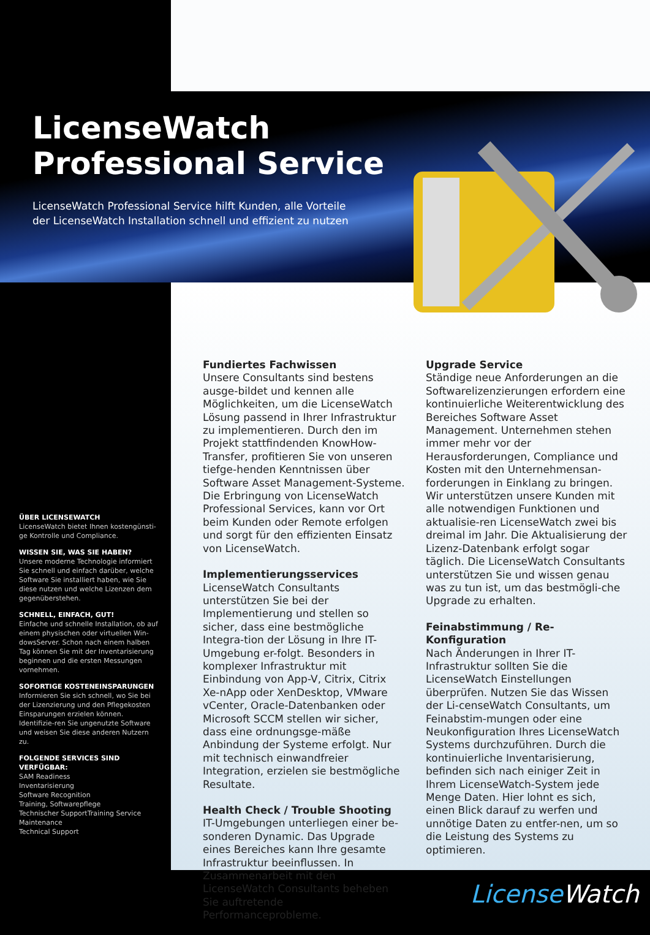LicenseWatch
Professional Service
LicenseWatch Professional Service hilft Kunden, alle Vorteile
der LicenseWatch Installation schnell und effizient zu nutzen
ÜBER LICENSEWATCH
LicenseWatch bietet Ihnen kostengünsti-ge Kontrolle und Compliance.
WISSEN SIE, WAS SIE HABEN?
Unsere moderne Technologie informiert Sie schnell und einfach darüber, welche Software Sie installiert haben, wie Sie diese nutzen und welche Lizenzen dem gegenüberstehen.
SCHNELL, EINFACH, GUT!
Einfache und schnelle Installation, ob auf einem physischen oder virtuellen Win-dowsServer. Schon nach einem halben Tag können Sie mit der Inventarisierung beginnen und die ersten Messungen vornehmen.
SOFORTIGE KOSTENEINSPARUNGEN
Informieren Sie sich schnell, wo Sie bei der Lizenzierung und den Pflegekosten Einsparungen erzielen können. Identifizie-ren Sie ungenutzte Software und weisen Sie diese anderen Nutzern zu.
FOLGENDE SERVICES SIND VERFÜGBAR:
SAM Readiness
Inventarisierung
Software Recognition
Training, Softwarepflege
Technischer SupportTraining Service
Maintenance
Technical Support
Fundiertes Fachwissen
Unsere Consultants sind bestens ausge-bildet und kennen alle Möglichkeiten, um die LicenseWatch Lösung passend in Ihrer Infrastruktur zu implementieren. Durch den im Projekt stattfindenden KnowHow-Transfer, profitieren Sie von unseren tiefge-henden Kenntnissen über Software Asset Management-Systeme. Die Erbringung von LicenseWatch Professional Services, kann vor Ort beim Kunden oder Remote erfolgen und sorgt für den effizienten Einsatz von LicenseWatch.
Implementierungsservices
LicenseWatch Consultants unterstützen Sie bei der Implementierung und stellen so sicher, dass eine bestmögliche Integra-tion der Lösung in Ihre IT-Umgebung er-folgt. Besonders in komplexer Infrastruktur mit Einbindung von App-V, Citrix, Citrix Xe-nApp oder XenDesktop, VMware vCenter, Oracle-Datenbanken oder Microsoft SCCM stellen wir sicher, dass eine ordnungsge-mäße Anbindung der Systeme erfolgt. Nur mit technisch einwandfreier Integration, erzielen sie bestmögliche Resultate.
Health Check / Trouble Shooting
IT-Umgebungen unterliegen einer be-sonderen Dynamic. Das Upgrade eines Bereiches kann Ihre gesamte Infrastruktur beeinflussen. In Zusammenarbeit mit den LicenseWatch Consultants beheben Sie auftretende Performanceprobleme.
Upgrade Service
Ständige neue Anforderungen an die Softwarelizenzierungen erfordern eine kontinuierliche Weiterentwicklung des Bereiches Software Asset Management. Unternehmen stehen immer mehr vor der Herausforderungen, Compliance und Kosten mit den Unternehmensan-forderungen in Einklang zu bringen. Wir unterstützen unsere Kunden mit alle notwendigen Funktionen und aktualisie-ren LicenseWatch zwei bis dreimal im Jahr. Die Aktualisierung der Lizenz-Datenbank erfolgt sogar täglich. Die LicenseWatch Consultants unterstützen Sie und wissen genau was zu tun ist, um das bestmögli-che Upgrade zu erhalten.
Feinabstimmung / Re-Konfiguration
Nach Änderungen in Ihrer IT-Infrastruktur sollten Sie die LicenseWatch Einstellungen überprüfen. Nutzen Sie das Wissen der Li-censeWatch Consultants, um Feinabstim-mungen oder eine Neukonfiguration Ihres LicenseWatch Systems durchzuführen. Durch die kontinuierliche Inventarisierung, befinden sich nach einiger Zeit in Ihrem LicenseWatch-System jede Menge Daten. Hier lohnt es sich, einen Blick darauf zu werfen und unnötige Daten zu entfer-nen, um so die Leistung des Systems zu optimieren.
License Watch